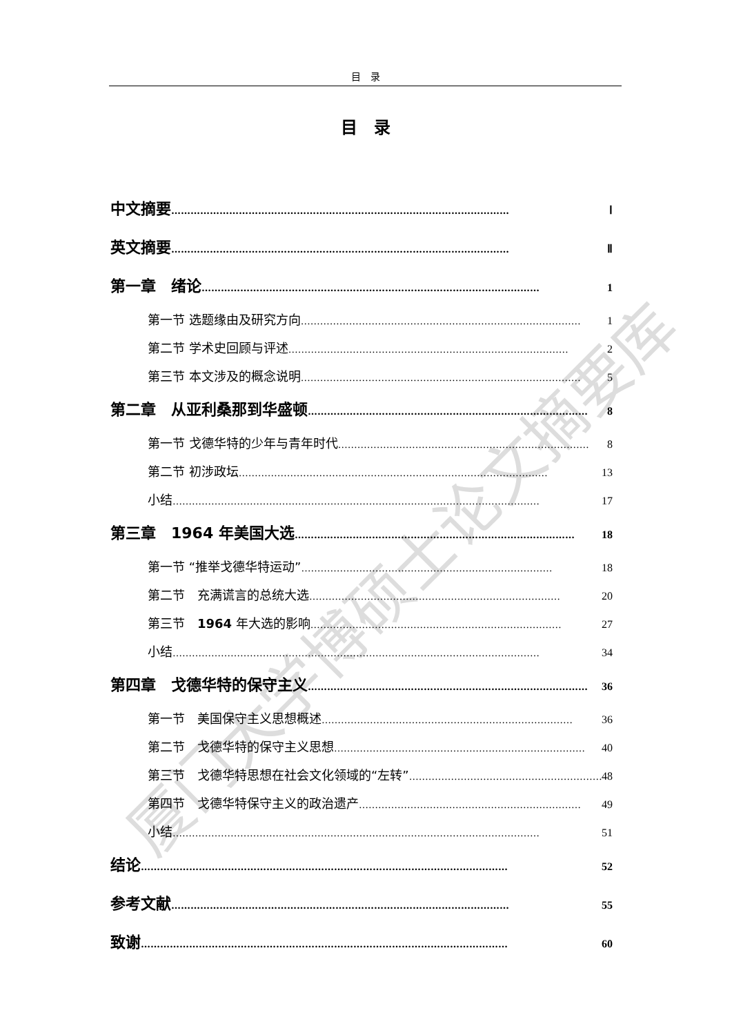厦门大学博硕士论文摘要库
目　录
目　录
中文摘要 …………………………………………………………………………………………… Ⅰ
英文摘要 …………………………………………………………………………………………… Ⅱ
第一章　绪论 …………………………………………………………………………………………… 1
第一节 选题缘由及研究方向 …………………………………………………………………………… 1
第二节 学术史回顾与评述 …………………………………………………………………………… 2
第三节 本文涉及的概念说明 …………………………………………………………………………… 5
第二章　从亚利桑那到华盛顿 …………………………………………………………………………… 8
第一节 戈德华特的少年与青年时代 …………………………………………………………………… 8
第二节 初涉政坛 …………………………………………………………………………………… 13
小结 …………………………………………………………………………………………………… 17
第三章　1964 年美国大选 …………………………………………………………………………… 18
第一节 “推举戈德华特运动” …………………………………………………………………… 18
第二节　充满谎言的总统大选 …………………………………………………………………… 20
第三节　1964 年大选的影响 …………………………………………………………………… 27
小结 …………………………………………………………………………………………………… 34
第四章　戈德华特的保守主义 …………………………………………………………………………… 36
第一节　美国保守主义思想概述 …………………………………………………………………… 36
第二节　戈德华特的保守主义思想 …………………………………………………………………… 40
第三节　戈德华特思想在社会文化领域的“左转” …………………………………………………… 48
第四节　戈德华特保守主义的政治遗产 …………………………………………………………… 49
小结 …………………………………………………………………………………………………… 51
结论 …………………………………………………………………………………………………… 52
参考文献 …………………………………………………………………………………………… 55
致谢 …………………………………………………………………………………………………… 60